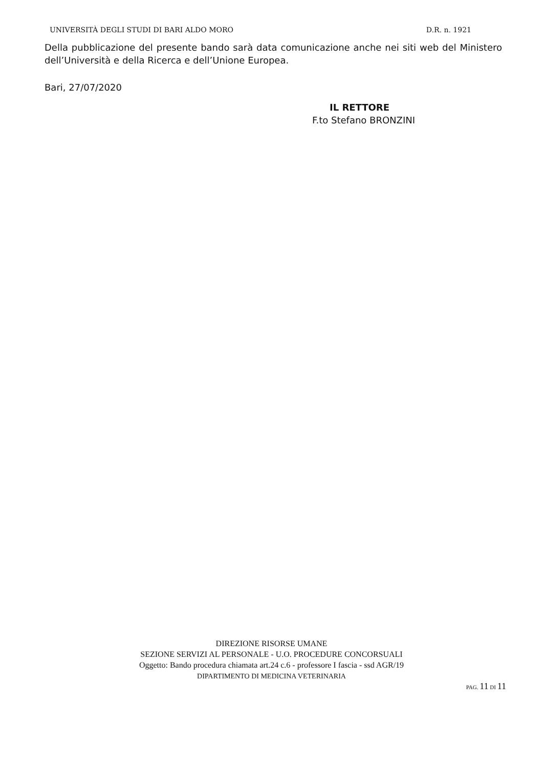UNIVERSITÀ DEGLI STUDI DI BARI ALDO MORO D.R. n. 1921
Della pubblicazione del presente bando sarà data comunicazione anche nei siti web del Ministero dell’Università e della Ricerca e dell’Unione Europea.
Bari, 27/07/2020
IL RETTORE
F.to Stefano BRONZINI
DIREZIONE RISORSE UMANE
SEZIONE SERVIZI AL PERSONALE - U.O. PROCEDURE CONCORSUALI
Oggetto: Bando procedura chiamata art.24 c.6 - professore I fascia - ssd AGR/19
DIPARTIMENTO DI MEDICINA VETERINARIA
PAG. 11 DI 11